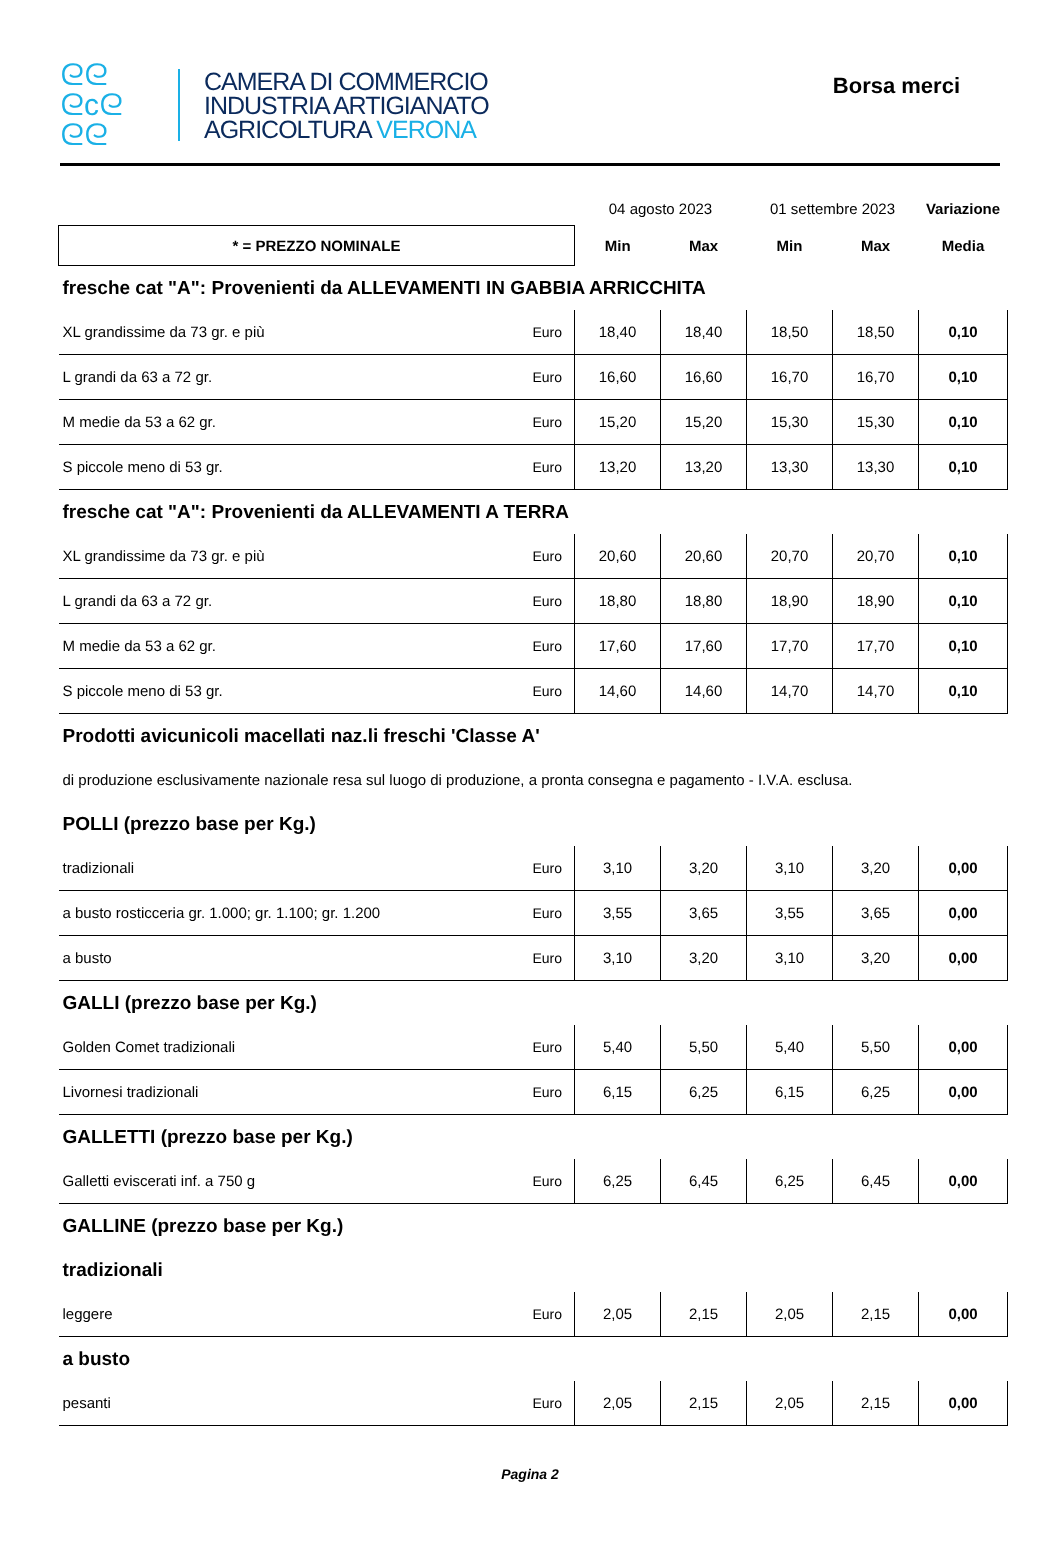ᘓᘓ
ᘓcᘓ
ᘓᘓ
CAMERA DI COMMERCIO
INDUSTRIA ARTIGIANATO
AGRICOLTURA VERONA
Borsa merci
| | | 04 agosto 2023 | | 01 settembre 2023 | | Variazione |
| * = PREZZO NOMINALE | | Min | Max | Min | Max | Media |
| fresche cat "A": Provenienti da ALLEVAMENTI IN GABBIA ARRICCHITA | | | | | | |
| XL grandissime da 73 gr. e più | Euro | 18,40 | 18,40 | 18,50 | 18,50 | 0,10 |
| L grandi da 63 a 72 gr. | Euro | 16,60 | 16,60 | 16,70 | 16,70 | 0,10 |
| M medie da 53 a 62 gr. | Euro | 15,20 | 15,20 | 15,30 | 15,30 | 0,10 |
| S piccole meno di 53 gr. | Euro | 13,20 | 13,20 | 13,30 | 13,30 | 0,10 |
| fresche cat "A": Provenienti da ALLEVAMENTI A TERRA | | | | | | |
| XL grandissime da 73 gr. e più | Euro | 20,60 | 20,60 | 20,70 | 20,70 | 0,10 |
| L grandi da 63 a 72 gr. | Euro | 18,80 | 18,80 | 18,90 | 18,90 | 0,10 |
| M medie da 53 a 62 gr. | Euro | 17,60 | 17,60 | 17,70 | 17,70 | 0,10 |
| S piccole meno di 53 gr. | Euro | 14,60 | 14,60 | 14,70 | 14,70 | 0,10 |
| Prodotti avicunicoli macellati naz.li freschi 'Classe A' | | | | | | |
| di produzione esclusivamente nazionale resa sul luogo di produzione, a pronta consegna e pagamento - I.V.A. esclusa. | | | | | | |
| POLLI (prezzo base per Kg.) | | | | | | |
| tradizionali | Euro | 3,10 | 3,20 | 3,10 | 3,20 | 0,00 |
| a busto rosticceria gr. 1.000; gr. 1.100; gr. 1.200 | Euro | 3,55 | 3,65 | 3,55 | 3,65 | 0,00 |
| a busto | Euro | 3,10 | 3,20 | 3,10 | 3,20 | 0,00 |
| GALLI (prezzo base per Kg.) | | | | | | |
| Golden Comet tradizionali | Euro | 5,40 | 5,50 | 5,40 | 5,50 | 0,00 |
| Livornesi tradizionali | Euro | 6,15 | 6,25 | 6,15 | 6,25 | 0,00 |
| GALLETTI (prezzo base per Kg.) | | | | | | |
| Galletti eviscerati inf. a 750 g | Euro | 6,25 | 6,45 | 6,25 | 6,45 | 0,00 |
| GALLINE (prezzo base per Kg.) | | | | | | |
| tradizionali | | | | | | |
| leggere | Euro | 2,05 | 2,15 | 2,05 | 2,15 | 0,00 |
| a busto | | | | | | |
| pesanti | Euro | 2,05 | 2,15 | 2,05 | 2,15 | 0,00 |
Pagina 2